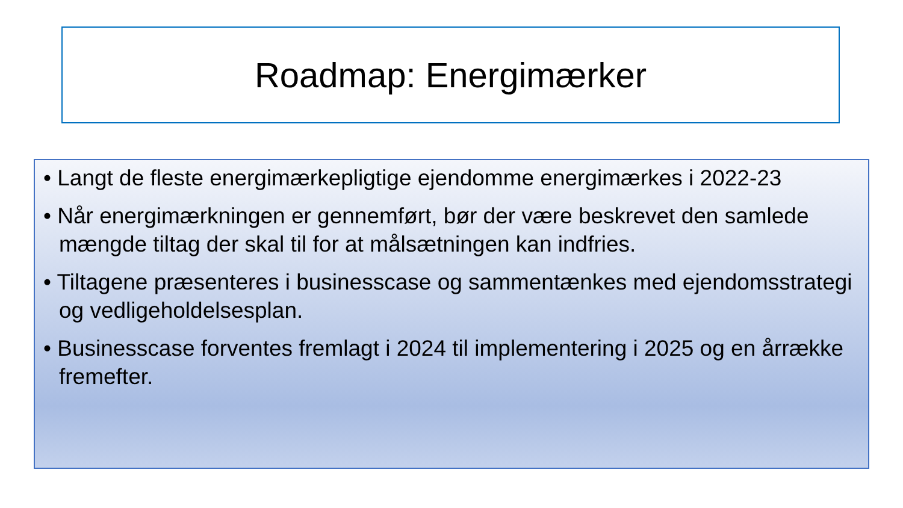Roadmap: Energimærker
• Langt de fleste energimærkepligtige ejendomme energimærkes i 2022-23
• Når energimærkningen er gennemført, bør der være beskrevet den samlede mængde tiltag der skal til for at målsætningen kan indfries.
• Tiltagene præsenteres i businesscase og sammentænkes med ejendomsstrategi og vedligeholdelsesplan.
• Businesscase forventes fremlagt i 2024 til implementering i 2025 og en årrække fremefter.